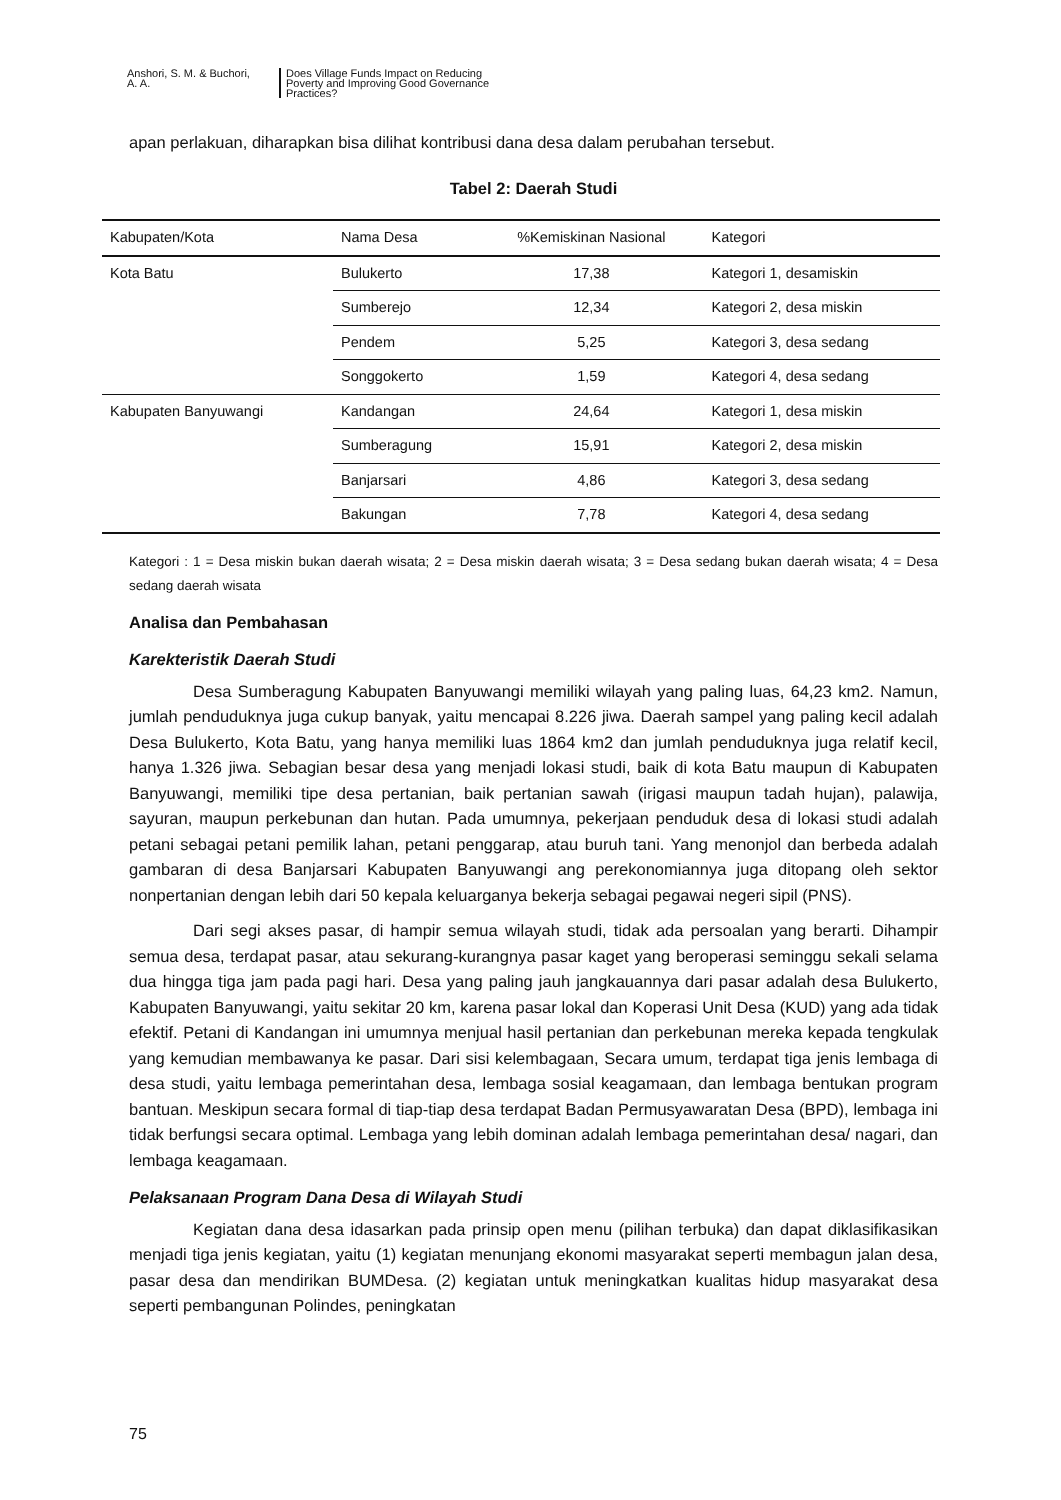Anshori, S. M. & Buchori,
A. A.
Does Village Funds Impact on Reducing
Poverty and Improving Good Governance
Practices?
apan perlakuan, diharapkan bisa dilihat kontribusi dana desa dalam perubahan tersebut.
Tabel 2: Daerah Studi
| Kabupaten/Kota | Nama Desa | %Kemiskinan Nasional | Kategori |
| --- | --- | --- | --- |
| Kota Batu | Bulukerto | 17,38 | Kategori 1, desamiskin |
| | Sumberejo | 12,34 | Kategori 2, desa miskin |
| | Pendem | 5,25 | Kategori 3, desa sedang |
| | Songgokerto | 1,59 | Kategori 4, desa sedang |
| Kabupaten Banyuwangi | Kandangan | 24,64 | Kategori 1, desa miskin |
| | Sumberagung | 15,91 | Kategori 2, desa miskin |
| | Banjarsari | 4,86 | Kategori 3, desa sedang |
| | Bakungan | 7,78 | Kategori 4, desa sedang |
Kategori : 1 = Desa miskin bukan daerah wisata; 2 = Desa miskin daerah wisata; 3 = Desa sedang bukan daerah wisata; 4 = Desa sedang daerah wisata
Analisa dan Pembahasan
Karekteristik Daerah Studi
Desa Sumberagung Kabupaten Banyuwangi memiliki wilayah yang paling luas, 64,23 km2. Namun, jumlah penduduknya juga cukup banyak, yaitu mencapai 8.226 jiwa. Daerah sampel yang paling kecil adalah Desa Bulukerto, Kota Batu, yang hanya memiliki luas 1864 km2 dan jumlah penduduknya juga relatif kecil, hanya 1.326 jiwa. Sebagian besar desa yang menjadi lokasi studi, baik di kota Batu maupun di Kabupaten Banyuwangi, memiliki tipe desa pertanian, baik pertanian sawah (irigasi maupun tadah hujan), palawija, sayuran, maupun perkebunan dan hutan. Pada umumnya, pekerjaan penduduk desa di lokasi studi adalah petani sebagai petani pemilik lahan, petani penggarap, atau buruh tani. Yang menonjol dan berbeda adalah gambaran di desa Banjarsari Kabupaten Banyuwangi ang perekonomiannya juga ditopang oleh sektor nonpertanian dengan lebih dari 50 kepala keluarganya bekerja sebagai pegawai negeri sipil (PNS).
Dari segi akses pasar, di hampir semua wilayah studi, tidak ada persoalan yang berarti. Dihampir semua desa, terdapat pasar, atau sekurang-kurangnya pasar kaget yang beroperasi seminggu sekali selama dua hingga tiga jam pada pagi hari. Desa yang paling jauh jangkauannya dari pasar adalah desa Bulukerto, Kabupaten Banyuwangi, yaitu sekitar 20 km, karena pasar lokal dan Koperasi Unit Desa (KUD) yang ada tidak efektif. Petani di Kandangan ini umumnya menjual hasil pertanian dan perkebunan mereka kepada tengkulak yang kemudian membawanya ke pasar. Dari sisi kelembagaan, Secara umum, terdapat tiga jenis lembaga di desa studi, yaitu lembaga pemerintahan desa, lembaga sosial keagamaan, dan lembaga bentukan program bantuan. Meskipun secara formal di tiap-tiap desa terdapat Badan Permusyawaratan Desa (BPD), lembaga ini tidak berfungsi secara optimal. Lembaga yang lebih dominan adalah lembaga pemerintahan desa/ nagari, dan lembaga keagamaan.
Pelaksanaan Program Dana Desa di Wilayah Studi
Kegiatan dana desa idasarkan pada prinsip open menu (pilihan terbuka) dan dapat diklasifikasikan menjadi tiga jenis kegiatan, yaitu (1) kegiatan menunjang ekonomi masyarakat seperti membagun jalan desa, pasar desa dan mendirikan BUMDesa. (2) kegiatan untuk meningkatkan kualitas hidup masyarakat desa seperti pembangunan Polindes, peningkatan
75